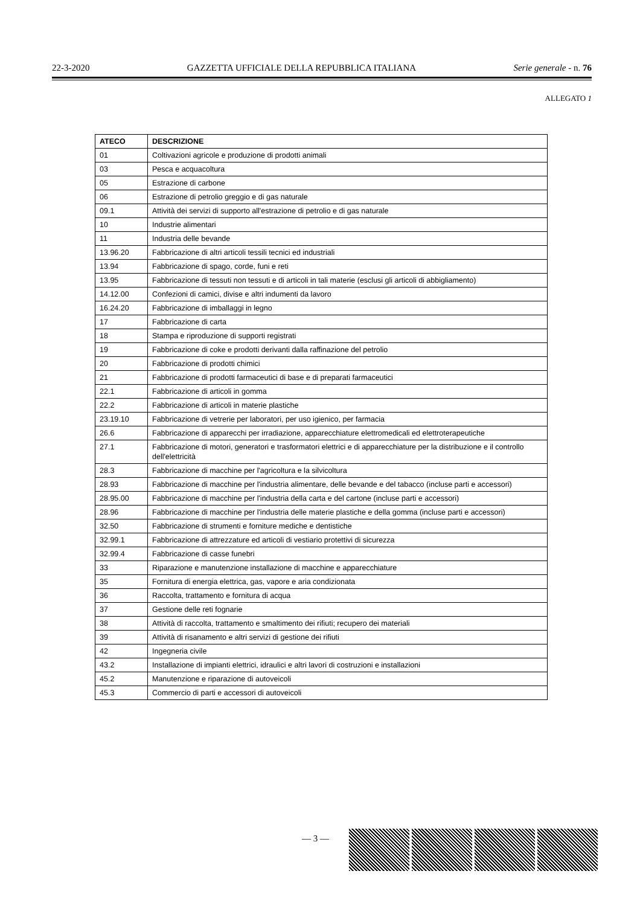22-3-2020 GAZZETTA UFFICIALE DELLA REPUBBLICA ITALIANA Serie generale - n. 76
ALLEGATO 1
| ATECO | DESCRIZIONE |
| --- | --- |
| 01 | Coltivazioni agricole e produzione di prodotti animali |
| 03 | Pesca e acquacoltura |
| 05 | Estrazione di carbone |
| 06 | Estrazione di petrolio greggio e di gas naturale |
| 09.1 | Attività dei servizi di supporto all'estrazione di petrolio e di gas naturale |
| 10 | Industrie alimentari |
| 11 | Industria delle bevande |
| 13.96.20 | Fabbricazione di altri articoli tessili tecnici ed industriali |
| 13.94 | Fabbricazione di spago, corde, funi e reti |
| 13.95 | Fabbricazione di tessuti non tessuti e di articoli in tali materie (esclusi gli articoli di abbigliamento) |
| 14.12.00 | Confezioni di camici, divise e altri indumenti da lavoro |
| 16.24.20 | Fabbricazione di imballaggi in legno |
| 17 | Fabbricazione di carta |
| 18 | Stampa e riproduzione di supporti registrati |
| 19 | Fabbricazione di coke e prodotti derivanti dalla raffinazione del petrolio |
| 20 | Fabbricazione di prodotti chimici |
| 21 | Fabbricazione di prodotti farmaceutici di base e di preparati farmaceutici |
| 22.1 | Fabbricazione di articoli in gomma |
| 22.2 | Fabbricazione di articoli in materie plastiche |
| 23.19.10 | Fabbricazione di vetrerie per laboratori, per uso igienico, per farmacia |
| 26.6 | Fabbricazione di apparecchi per irradiazione, apparecchiature elettromedicali ed elettroterapeutiche |
| 27.1 | Fabbricazione di motori, generatori e trasformatori elettrici e di apparecchiature per la distribuzione e il controllo dell'elettricità |
| 28.3 | Fabbricazione di macchine per l'agricoltura e la silvicoltura |
| 28.93 | Fabbricazione di macchine per l'industria alimentare, delle bevande e del tabacco (incluse parti e accessori) |
| 28.95.00 | Fabbricazione di macchine per l'industria della carta e del cartone (incluse parti e accessori) |
| 28.96 | Fabbricazione di macchine per l'industria delle materie plastiche e della gomma (incluse parti e accessori) |
| 32.50 | Fabbricazione di strumenti e forniture mediche e dentistiche |
| 32.99.1 | Fabbricazione di attrezzature ed articoli di vestiario protettivi di sicurezza |
| 32.99.4 | Fabbricazione di casse funebri |
| 33 | Riparazione e manutenzione installazione di macchine e apparecchiature |
| 35 | Fornitura di energia elettrica, gas, vapore e aria condizionata |
| 36 | Raccolta, trattamento e fornitura di acqua |
| 37 | Gestione delle reti fognarie |
| 38 | Attività di raccolta, trattamento e smaltimento dei rifiuti; recupero dei materiali |
| 39 | Attività di risanamento e altri servizi di gestione dei rifiuti |
| 42 | Ingegneria civile |
| 43.2 | Installazione di impianti elettrici, idraulici e altri lavori di costruzioni e installazioni |
| 45.2 | Manutenzione e riparazione di autoveicoli |
| 45.3 | Commercio di parti e accessori di autoveicoli |
— 3 —